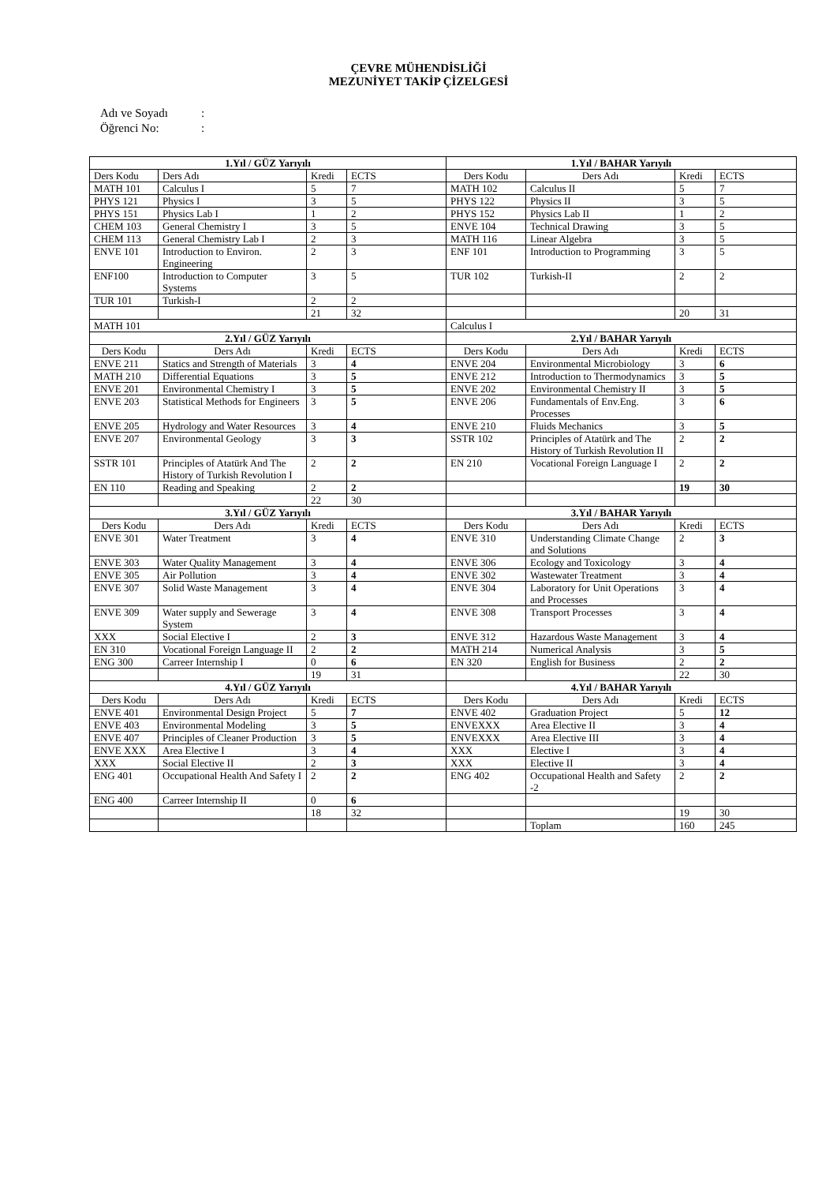ÇEVRE MÜHENDİSLİĞİ
MEZUNİYET TAKİP ÇİZELGESİ
Adı ve Soyadı:
Öğrenci No::
| 1.Yıl / GÜZ Yarıyılı | | | | 1.Yıl / BAHAR Yarıyılı | | | |
| Ders Kodu | Ders Adı | Kredi | ECTS | Ders Kodu | Ders Adı | Kredi | ECTS |
| MATH 101 | Calculus I | 5 | 7 | MATH 102 | Calculus II | 5 | 7 |
| PHYS 121 | Physics I | 3 | 5 | PHYS 122 | Physics II | 3 | 5 |
| PHYS 151 | Physics Lab I | 1 | 2 | PHYS 152 | Physics Lab II | 1 | 2 |
| CHEM 103 | General Chemistry I | 3 | 5 | ENVE 104 | Technical Drawing | 3 | 5 |
| CHEM 113 | General Chemistry Lab I | 2 | 3 | MATH 116 | Linear Algebra | 3 | 5 |
| ENVE 101 | Introduction to Environ. Engineering | 2 | 3 | ENF 101 | Introduction to Programming | 3 | 5 |
| ENF100 | Introduction to Computer Systems | 3 | 5 | TUR 102 | Turkish-II | 2 | 2 |
| TUR 101 | Turkish-I | 2 | 2 | | | | |
| | | 21 | 32 | | | 20 | 31 |
| MATH 101 | | | | Calculus I | | | |
| 2.Yıl / GÜZ Yarıyılı | | | | 2.Yıl / BAHAR Yarıyılı | | | |
| Ders Kodu | Ders Adı | Kredi | ECTS | Ders Kodu | Ders Adı | Kredi | ECTS |
| ENVE 211 | Statics and Strength of Materials | 3 | 4 | ENVE 204 | Environmental Microbiology | 3 | 6 |
| MATH 210 | Differential Equations | 3 | 5 | ENVE 212 | Introduction to Thermodynamics | 3 | 5 |
| ENVE 201 | Environmental Chemistry I | 3 | 5 | ENVE 202 | Environmental Chemistry II | 3 | 5 |
| ENVE 203 | Statistical Methods for Engineers | 3 | 5 | ENVE 206 | Fundamentals of Env.Eng. Processes | 3 | 6 |
| ENVE 205 | Hydrology and Water Resources | 3 | 4 | ENVE 210 | Fluids Mechanics | 3 | 5 |
| ENVE 207 | Environmental Geology | 3 | 3 | SSTR 102 | Principles of Atatürk and The History of Turkish Revolution II | 2 | 2 |
| SSTR 101 | Principles of Atatürk And The History of Turkish Revolution I | 2 | 2 | EN 210 | Vocational Foreign Language I | 2 | 2 |
| EN 110 | Reading and Speaking | 2 | 2 | | | 19 | 30 |
| | | 22 | 30 | | | | |
| 3.Yıl / GÜZ Yarıyılı | | | | 3.Yıl / BAHAR Yarıyılı | | | |
| Ders Kodu | Ders Adı | Kredi | ECTS | Ders Kodu | Ders Adı | Kredi | ECTS |
| ENVE 301 | Water Treatment | 3 | 4 | ENVE 310 | Understanding Climate Change and Solutions | 2 | 3 |
| ENVE 303 | Water Quality Management | 3 | 4 | ENVE 306 | Ecology and Toxicology | 3 | 4 |
| ENVE 305 | Air Pollution | 3 | 4 | ENVE 302 | Wastewater Treatment | 3 | 4 |
| ENVE 307 | Solid Waste Management | 3 | 4 | ENVE 304 | Laboratory for Unit Operations and Processes | 3 | 4 |
| ENVE 309 | Water supply and Sewerage System | 3 | 4 | ENVE 308 | Transport Processes | 3 | 4 |
| XXX | Social Elective I | 2 | 3 | ENVE 312 | Hazardous Waste Management | 3 | 4 |
| EN 310 | Vocational Foreign Language II | 2 | 2 | MATH 214 | Numerical Analysis | 3 | 5 |
| ENG 300 | Carreer Internship I | 0 | 6 | EN 320 | English for Business | 2 | 2 |
| | | 19 | 31 | | | 22 | 30 |
| 4.Yıl / GÜZ Yarıyılı | | | | 4.Yıl / BAHAR Yarıyılı | | | |
| Ders Kodu | Ders Adı | Kredi | ECTS | Ders Kodu | Ders Adı | Kredi | ECTS |
| ENVE 401 | Environmental Design Project | 5 | 7 | ENVE 402 | Graduation Project | 5 | 12 |
| ENVE 403 | Environmental Modeling | 3 | 5 | ENVEXXX | Area Elective II | 3 | 4 |
| ENVE 407 | Principles of Cleaner Production | 3 | 5 | ENVEXXX | Area Elective III | 3 | 4 |
| ENVE XXX | Area Elective I | 3 | 4 | XXX | Elective I | 3 | 4 |
| XXX | Social Elective II | 2 | 3 | XXX | Elective II | 3 | 4 |
| ENG 401 | Occupational Health And Safety I | 2 | 2 | ENG 402 | Occupational Health and Safety -2 | 2 | 2 |
| ENG 400 | Carreer Internship II | 0 | 6 | | | | |
| | | 18 | 32 | | | 19 | 30 |
| | | | | | Toplam | 160 | 245 |